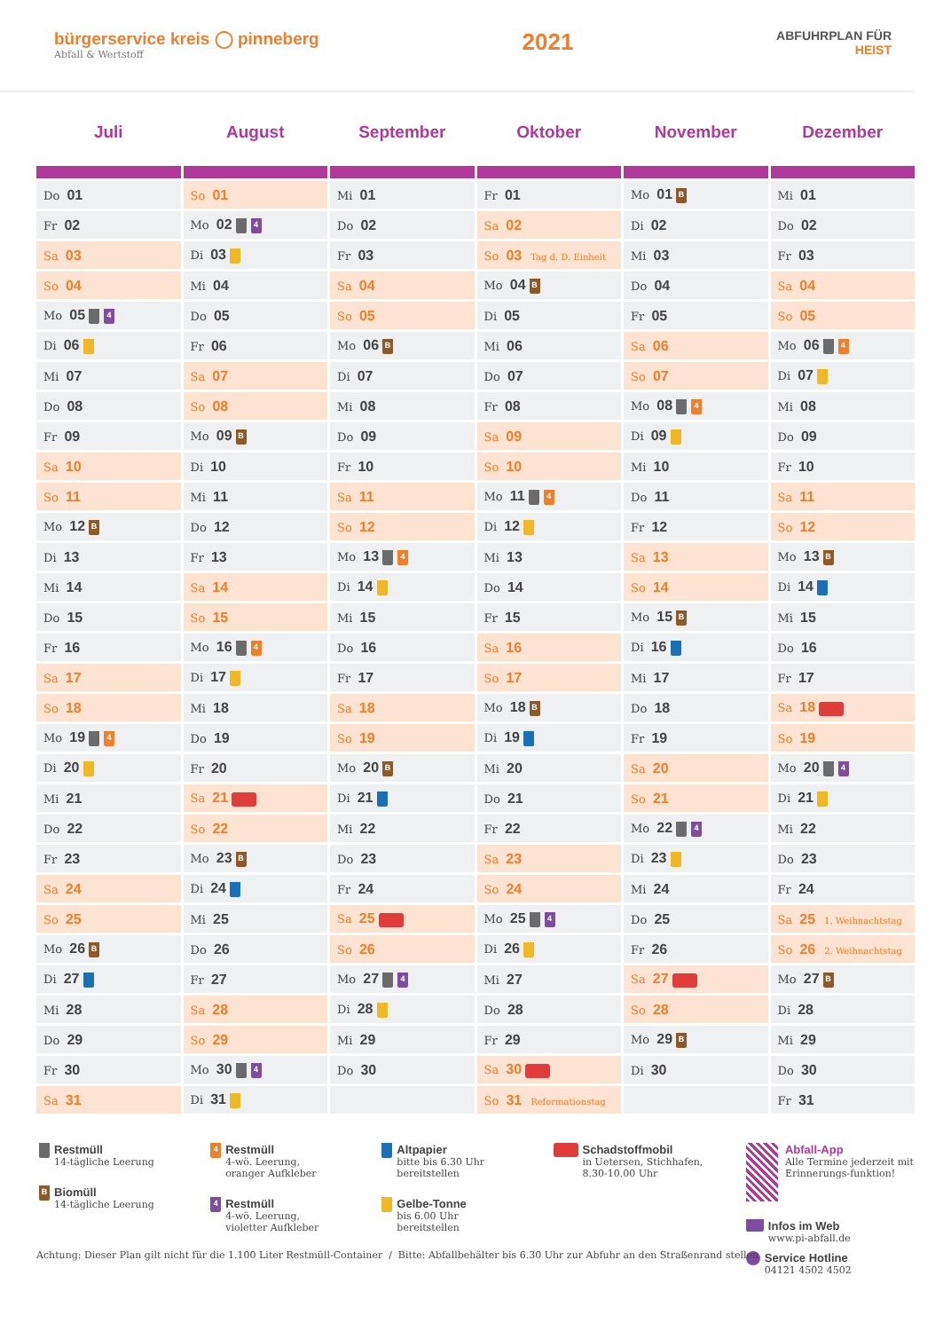bürgerservice kreis ◯ pinneberg
Abfall & Wertstoff
2021
ABFUHRPLAN FÜR
HEIST
| Juli | August | September | Oktober | November | Dezember |
| --- | --- | --- | --- | --- | --- |
| Do 01 | So 01 | Mi 01 | Fr 01 | Mo 01 B | Mi 01 |
| Fr 02 | Mo 02 4 | Do 02 | Sa 02 | Di 02 | Do 02 |
| Sa 03 | Di 03 | Fr 03 | So 03 Tag d. D. Einheit | Mi 03 | Fr 03 |
| So 04 | Mi 04 | Sa 04 | Mo 04 B | Do 04 | Sa 04 |
| Mo 05 4 | Do 05 | So 05 | Di 05 | Fr 05 | So 05 |
| Di 06 | Fr 06 | Mo 06 B | Mi 06 | Sa 06 | Mo 06 4 |
| Mi 07 | Sa 07 | Di 07 | Do 07 | So 07 | Di 07 |
| Do 08 | So 08 | Mi 08 | Fr 08 | Mo 08 4 | Mi 08 |
| Fr 09 | Mo 09 B | Do 09 | Sa 09 | Di 09 | Do 09 |
| Sa 10 | Di 10 | Fr 10 | So 10 | Mi 10 | Fr 10 |
| So 11 | Mi 11 | Sa 11 | Mo 11 4 | Do 11 | Sa 11 |
| Mo 12 B | Do 12 | So 12 | Di 12 | Fr 12 | So 12 |
| Di 13 | Fr 13 | Mo 13 4 | Mi 13 | Sa 13 | Mo 13 B |
| Mi 14 | Sa 14 | Di 14 | Do 14 | So 14 | Di 14 |
| Do 15 | So 15 | Mi 15 | Fr 15 | Mo 15 B | Mi 15 |
| Fr 16 | Mo 16 4 | Do 16 | Sa 16 | Di 16 | Do 16 |
| Sa 17 | Di 17 | Fr 17 | So 17 | Mi 17 | Fr 17 |
| So 18 | Mi 18 | Sa 18 | Mo 18 B | Do 18 | Sa 18 |
| Mo 19 4 | Do 19 | So 19 | Di 19 | Fr 19 | So 19 |
| Di 20 | Fr 20 | Mo 20 B | Mi 20 | Sa 20 | Mo 20 4 |
| Mi 21 | Sa 21 | Di 21 | Do 21 | So 21 | Di 21 |
| Do 22 | So 22 | Mi 22 | Fr 22 | Mo 22 4 | Mi 22 |
| Fr 23 | Mo 23 B | Do 23 | Sa 23 | Di 23 | Do 23 |
| Sa 24 | Di 24 | Fr 24 | So 24 | Mi 24 | Fr 24 |
| So 25 | Mi 25 | Sa 25 | Mo 25 4 | Do 25 | Sa 25 1. Weihnachtstag |
| Mo 26 B | Do 26 | So 26 | Di 26 | Fr 26 | So 26 2. Weihnachtstag |
| Di 27 | Fr 27 | Mo 27 4 | Mi 27 | Sa 27 | Mo 27 B |
| Mi 28 | Sa 28 | Di 28 | Do 28 | So 28 | Di 28 |
| Do 29 | So 29 | Mi 29 | Fr 29 | Mo 29 B | Mi 29 |
| Fr 30 | Mo 30 4 | Do 30 | Sa 30 | Di 30 | Do 30 |
| Sa 31 | Di 31 | | So 31 Reformationstag | | Fr 31 |
Restmüll
14-tägliche Leerung
B
Biomüll
14-tägliche Leerung
4
Restmüll
4-wö. Leerung,
oranger Aufkleber
4
Restmüll
4-wö. Leerung,
violetter Aufkleber
Altpapier
bitte bis 6.30 Uhr
bereitstellen
Gelbe-Tonne
bis 6.00 Uhr
bereitstellen
Schadstoffmobil
in Uetersen, Stichhafen,
8.30-10.00 Uhr
Abfall-App
Alle Termine jederzeit mit Erinnerungs-funktion!
Infos im Web
www.pi-abfall.de
Service Hotline
04121 4502 4502
Achtung: Dieser Plan gilt nicht für die 1.100 Liter Restmüll-Container / Bitte: Abfallbehälter bis 6.30 Uhr zur Abfuhr an den Straßenrand stellen